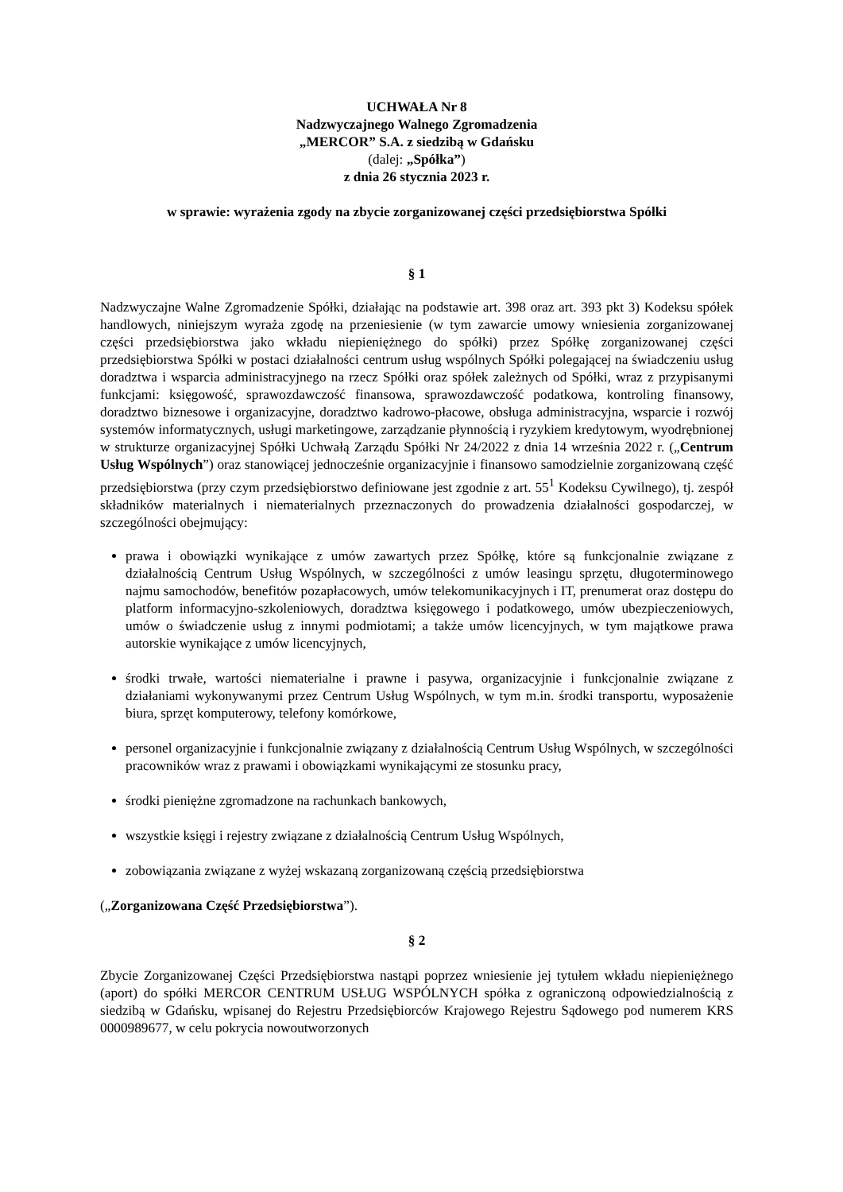UCHWAŁA Nr 8
Nadzwyczajnego Walnego Zgromadzenia
„MERCOR” S.A. z siedzibą w Gdańsku
(dalej: „Spółka”)
z dnia 26 stycznia 2023 r.
w sprawie: wyrażenia zgody na zbycie zorganizowanej części przedsiębiorstwa Spółki
§ 1
Nadzwyczajne Walne Zgromadzenie Spółki, działając na podstawie art. 398 oraz art. 393 pkt 3) Kodeksu spółek handlowych, niniejszym wyraża zgodę na przeniesienie (w tym zawarcie umowy wniesienia zorganizowanej części przedsiębiorstwa jako wkładu niepieniężnego do spółki) przez Spółkę zorganizowanej części przedsiębiorstwa Spółki w postaci działalności centrum usług wspólnych Spółki polegającej na świadczeniu usług doradztwa i wsparcia administracyjnego na rzecz Spółki oraz spółek zależnych od Spółki, wraz z przypisanymi funkcjami: księgowość, sprawozdawczość finansowa, sprawozdawczość podatkowa, kontroling finansowy, doradztwo biznesowe i organizacyjne, doradztwo kadrowo-płacowe, obsługa administracyjna, wsparcie i rozwój systemów informatycznych, usługi marketingowe, zarządzanie płynnością i ryzykiem kredytowym, wyodrębnionej w strukturze organizacyjnej Spółki Uchwałą Zarządu Spółki Nr 24/2022 z dnia 14 września 2022 r. („Centrum Usług Wspólnych”) oraz stanowiącej jednocześnie organizacyjnie i finansowo samodzielnie zorganizowaną część przedsiębiorstwa (przy czym przedsiębiorstwo definiowane jest zgodnie z art. 55<sup>1</sup> Kodeksu Cywilnego), tj. zespół składników materialnych i niematerialnych przeznaczonych do prowadzenia działalności gospodarczej, w szczególności obejmujący:
prawa i obowiązki wynikające z umów zawartych przez Spółkę, które są funkcjonalnie związane z działalnością Centrum Usług Wspólnych, w szczególności z umów leasingu sprzętu, długoterminowego najmu samochodów, benefitów pozapłacowych, umów telekomunikacyjnych i IT, prenumerat oraz dostępu do platform informacyjno-szkoleniowych, doradztwa księgowego i podatkowego, umów ubezpieczeniowych, umów o świadczenie usług z innymi podmiotami; a także umów licencyjnych, w tym majątkowe prawa autorskie wynikające z umów licencyjnych,
środki trwałe, wartości niematerialne i prawne i pasywa, organizacyjnie i funkcjonalnie związane z działaniami wykonywanymi przez Centrum Usług Wspólnych, w tym m.in. środki transportu, wyposażenie biura, sprzęt komputerowy, telefony komórkowe,
personel organizacyjnie i funkcjonalnie związany z działalnością Centrum Usług Wspólnych, w szczególności pracowników wraz z prawami i obowiązkami wynikającymi ze stosunku pracy,
środki pieniężne zgromadzone na rachunkach bankowych,
wszystkie księgi i rejestry związane z działalnością Centrum Usług Wspólnych,
zobowiązania związane z wyżej wskazaną zorganizowaną częścią przedsiębiorstwa
(„Zorganizowana Część Przedsiębiorstwa”).
§ 2
Zbycie Zorganizowanej Części Przedsiębiorstwa nastąpi poprzez wniesienie jej tytułem wkładu niepieniężnego (aport) do spółki MERCOR CENTRUM USŁUG WSPÓLNYCH spółka z ograniczoną odpowiedzialnością z siedzibą w Gdańsku, wpisanej do Rejestru Przedsiębiorców Krajowego Rejestru Sądowego pod numerem KRS 0000989677, w celu pokrycia nowoutworzonych